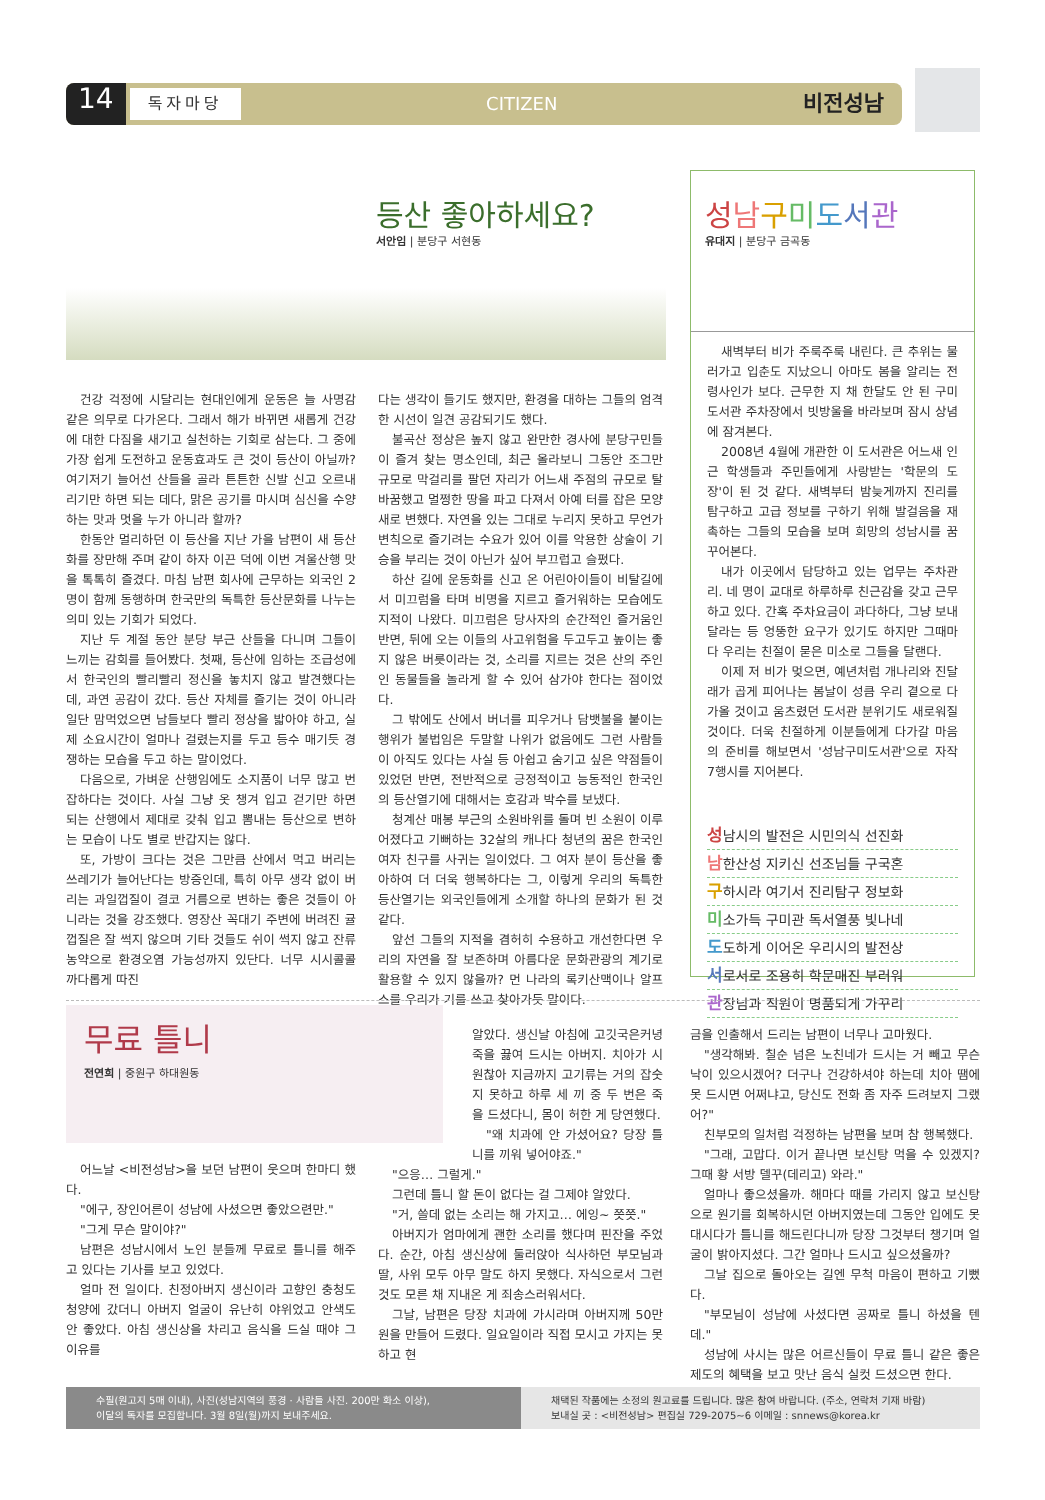14 독자마당 CITIZEN 비전성남
등산 좋아하세요?
서안임 | 분당구 서현동
건강 걱정에 시달리는 현대인에게 운동은 늘 사명감 같은 의무로 다가온다. 그래서 해가 바뀌면 새롭게 건강에 대한 다짐을 새기고 실천하는 기회로 삼는다. 그 중에 가장 쉽게 도전하고 운동효과도 큰 것이 등산이 아닐까? 여기저기 늘어선 산들을 골라 튼튼한 신발 신고 오르내리기만 하면 되는 데다, 맑은 공기를 마시며 심신을 수양하는 맛과 멋을 누가 아니라 할까?
한동안 멀리하던 이 등산을 지난 가을 남편이 새 등산화를 장만해 주며 같이 하자 이끈 덕에 이번 겨울산행 맛을 톡톡히 즐겼다. 마침 남편 회사에 근무하는 외국인 2명이 함께 동행하며 한국만의 독특한 등산문화를 나누는 의미 있는 기회가 되었다.
지난 두 계절 동안 분당 부근 산들을 다니며 그들이 느끼는 감회를 들어봤다. 첫째, 등산에 임하는 조급성에서 한국인의 빨리빨리 정신을 놓치지 않고 발견했다는데, 과연 공감이 갔다. 등산 자체를 즐기는 것이 아니라 일단 맘먹었으면 남들보다 빨리 정상을 밟아야 하고, 실제 소요시간이 얼마나 걸렸는지를 두고 등수 매기듯 경쟁하는 모습을 두고 하는 말이었다.
다음으로, 가벼운 산행임에도 소지품이 너무 많고 번잡하다는 것이다. 사실 그냥 옷 챙겨 입고 걷기만 하면 되는 산행에서 제대로 갖춰 입고 뽐내는 등산으로 변하는 모습이 나도 별로 반갑지는 않다.
또, 가방이 크다는 것은 그만큼 산에서 먹고 버리는 쓰레기가 늘어난다는 방증인데, 특히 아무 생각 없이 버리는 과일껍질이 결코 거름으로 변하는 좋은 것들이 아니라는 것을 강조했다. 영장산 꼭대기 주변에 버려진 귤껍질은 잘 썩지 않으며 기타 것들도 쉬이 썩지 않고 잔류 농약으로 환경오염 가능성까지 있단다. 너무 시시콜콜 까다롭게 따진
다는 생각이 들기도 했지만, 환경을 대하는 그들의 엄격한 시선이 일견 공감되기도 했다.
불곡산 정상은 높지 않고 완만한 경사에 분당구민들이 즐겨 찾는 명소인데, 최근 올라보니 그동안 조그만 규모로 막걸리를 팔던 자리가 어느새 주점의 규모로 탈바꿈했고 멀쩡한 땅을 파고 다져서 아예 터를 잡은 모양새로 변했다. 자연을 있는 그대로 누리지 못하고 무언가 변칙으로 즐기려는 수요가 있어 이를 악용한 상술이 기승을 부리는 것이 아닌가 싶어 부끄럽고 슬펐다.
하산 길에 운동화를 신고 온 어린아이들이 비탈길에서 미끄럼을 타며 비명을 지르고 즐거워하는 모습에도 지적이 나왔다. 미끄럼은 당사자의 순간적인 즐거움인 반면, 뒤에 오는 이들의 사고위험을 두고두고 높이는 좋지 않은 버릇이라는 것, 소리를 지르는 것은 산의 주인인 동물들을 놀라게 할 수 있어 삼가야 한다는 점이었다.
그 밖에도 산에서 버너를 피우거나 담뱃불을 붙이는 행위가 불법임은 두말할 나위가 없음에도 그런 사람들이 아직도 있다는 사실 등 아쉽고 숨기고 싶은 약점들이 있었던 반면, 전반적으로 긍정적이고 능동적인 한국인의 등산열기에 대해서는 호감과 박수를 보냈다.
청계산 매봉 부근의 소원바위를 돌며 빈 소원이 이루어졌다고 기뻐하는 32살의 캐나다 청년의 꿈은 한국인 여자 친구를 사귀는 일이었다. 그 여자 분이 등산을 좋아하여 더 더욱 행복하다는 그, 이렇게 우리의 독특한 등산열기는 외국인들에게 소개할 하나의 문화가 된 것 같다.
앞선 그들의 지적을 겸허히 수용하고 개선한다면 우리의 자연을 잘 보존하며 아름다운 문화관광의 계기로 활용할 수 있지 않을까? 먼 나라의 록키산맥이나 알프스를 우리가 기를 쓰고 찾아가듯 말이다.
성남구미도서관
유대지 | 분당구 금곡동
새벽부터 비가 주룩주룩 내린다. 큰 추위는 물러가고 입춘도 지났으니 아마도 봄을 알리는 전령사인가 보다. 근무한 지 채 한달도 안 된 구미도서관 주차장에서 빗방울을 바라보며 잠시 상념에 잠겨본다.
2008년 4월에 개관한 이 도서관은 어느새 인근 학생들과 주민들에게 사랑받는 '학문의 도장'이 된 것 같다. 새벽부터 밤늦게까지 진리를 탐구하고 고급 정보를 구하기 위해 발걸음을 재촉하는 그들의 모습을 보며 희망의 성남시를 꿈꾸어본다.
내가 이곳에서 담당하고 있는 업무는 주차관리. 네 명이 교대로 하루하루 친근감을 갖고 근무하고 있다. 간혹 주차요금이 과다하다, 그냥 보내달라는 등 엉뚱한 요구가 있기도 하지만 그때마다 우리는 친절이 묻은 미소로 그들을 달랜다.
이제 저 비가 멎으면, 예년처럼 개나리와 진달래가 곱게 피어나는 봄날이 성큼 우리 곁으로 다가올 것이고 움츠렸던 도서관 분위기도 새로워질 것이다. 더욱 친절하게 이분들에게 다가갈 마음의 준비를 해보면서 '성남구미도서관'으로 자작 7행시를 지어본다.
성남시의 발전은 시민의식 선진화
남한산성 지키신 선조님들 구국혼
구하시라 여기서 진리탐구 정보화
미소가득 구미관 독서열풍 빛나네
도도하게 이어온 우리시의 발전상
서로서로 조용히 학문매진 부러워
관장님과 직원이 명품되게 가꾸리
무료 틀니
전연희 | 중원구 하대원동
어느날 <비전성남>을 보던 남편이 웃으며 한마디 했다.
"에구, 장인어른이 성남에 사셨으면 좋았으련만."
"그게 무슨 말이야?"
남편은 성남시에서 노인 분들께 무료로 틀니를 해주고 있다는 기사를 보고 있었다.
얼마 전 일이다. 친정아버지 생신이라 고향인 충청도 청양에 갔더니 아버지 얼굴이 유난히 야위었고 안색도 안 좋았다. 아침 생신상을 차리고 음식을 드실 때야 그 이유를
알았다. 생신날 아침에 고깃국은커녕 죽을 끓여 드시는 아버지. 치아가 시원찮아 지금까지 고기류는 거의 잡숫지 못하고 하루 세 끼 중 두 번은 죽을 드셨다니, 몸이 허한 게 당연했다.
"왜 치과에 안 가셨어요? 당장 틀니를 끼워 넣어야죠."
"으응… 그럴게."
그런데 틀니 할 돈이 없다는 걸 그제야 알았다.
"거, 쓸데 없는 소리는 해 가지고… 에잉~ 쯧쯧."
아버지가 엄마에게 괜한 소리를 했다며 핀잔을 주었다. 순간, 아침 생신상에 둘러앉아 식사하던 부모님과 딸, 사위 모두 아무 말도 하지 못했다. 자식으로서 그런 것도 모른 채 지내온 게 죄송스러워서다.
그날, 남편은 당장 치과에 가시라며 아버지께 50만 원을 만들어 드렸다. 일요일이라 직접 모시고 가지는 못하고 현
금을 인출해서 드리는 남편이 너무나 고마웠다.
"생각해봐. 칠순 넘은 노친네가 드시는 거 빼고 무슨 낙이 있으시겠어? 더구나 건강하셔야 하는데 치아 땜에 못 드시면 어쩌냐고, 당신도 전화 좀 자주 드려보지 그랬어?"
친부모의 일처럼 걱정하는 남편을 보며 참 행복했다.
"그래, 고맙다. 이거 끝나면 보신탕 먹을 수 있겠지? 그때 황 서방 델꾸(데리고) 와라."
얼마나 좋으셨을까. 해마다 때를 가리지 않고 보신탕으로 원기를 회복하시던 아버지였는데 그동안 입에도 못 대시다가 틀니를 해드린다니까 당장 그것부터 챙기며 얼굴이 밝아지셨다. 그간 얼마나 드시고 싶으셨을까?
그날 집으로 돌아오는 길엔 무척 마음이 편하고 기뻤다.
"부모님이 성남에 사셨다면 공짜로 틀니 하셨을 텐데."
성남에 사시는 많은 어르신들이 무료 틀니 같은 좋은 제도의 혜택을 보고 맛난 음식 실컷 드셨으면 한다.
수필(원고지 5매 이내), 사진(성남지역의 풍경 · 사람들 사진. 200만 화소 이상),
이달의 독자를 모집합니다. 3월 8일(월)까지 보내주세요.
채택된 작품에는 소정의 원고료를 드립니다. 많은 참여 바랍니다. (주소, 연락처 기재 바람)
보내실 곳 : <비전성남> 편집실 729-2075~6 이메일 : snnews@korea.kr